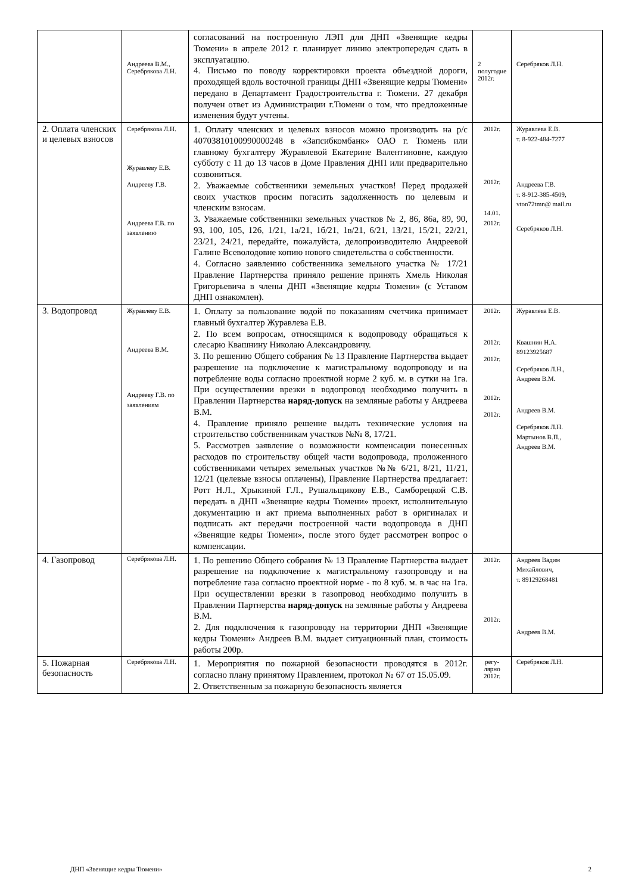| | Андреева В.М., Серебрякова Л.Н. | согласований на построенную ЛЭП для ДНП «Звенящие кедры Тюмени» в апреле 2012 г. планирует линию электропередач сдать в эксплуатацию. 4. Письмо по поводу корректировки проекта объездной дороги, проходящей вдоль восточной границы ДНП «Звенящие кедры Тюмени» передано в Департамент Градостроительства г. Тюмени. 27 декабря получен ответ из Администрации г.Тюмени о том, что предложенные изменения будут учтены. | 2 полугодие 2012г. | Серебряков Л.Н. |
| 2. Оплата членских и целевых взносов | Серебрякова Л.Н. Журавлеву Е.В. Андрееву Г.В. Андреева Г.В. по заявлению | 1. Оплату членских и целевых взносов можно производить на р/с 40703810100990000248 в «Запсибкомбанк» ОАО г. Тюмень или главному бухгалтеру Журавлевой Екатерине Валентиновне, каждую субботу с 11 до 13 часов в Доме Правления ДНП или предварительно созвониться. 2. Уважаемые собственники земельных участков! Перед продажей своих участков просим погасить задолженность по целевым и членским взносам. 3 . Уважаемые собственники земельных участков № 2, 86, 86а, 89, 90, 93, 100, 105, 126, 1/21, 1а/21, 1б/21, 1в/21, 6/21, 13/21, 15/21, 22/21, 23/21, 24/21, передайте, пожалуйста, делопроизводителю Андреевой Галине Всеволодовне копию нового свидетельства о собственности. 4. Согласно заявлению собственника земельного участка № 17/21 Правление Партнерства приняло решение принять Хмель Николая Григорьевича в члены ДНП «Звенящие кедры Тюмени» (с Уставом ДНП ознакомлен). | 2012г. 2012г. 14.01. 2012г. | Журавлева Е.В. т. 8-922-484-7277 Андреева Г.В. т. 8-912-385-4509, vton72tmn@ mail.ru Серебряков Л.Н. |
| 3. Водопровод | Журавлеву Е.В. Андреева В.М. Андрееву Г.В. по заявлениям | 1. Оплату за пользование водой по показаниям счетчика принимает главный бухгалтер Журавлева Е.В. 2. По всем вопросам, относящимся к водопроводу обращаться к слесарю Квашнину Николаю Александровичу. 3. По решению Общего собрания № 13 Правление Партнерства выдает разрешение на подключение к магистральному водопроводу и на потребление воды согласно проектной норме 2 куб. м. в сутки на 1га. При осуществлении врезки в водопровод необходимо получить в Правлении Партнерства наряд-допуск на земляные работы у Андреева В.М. 4. Правление приняло решение выдать технические условия на строительство собственникам участков №№ 8, 17/21. 5. Рассмотрев заявление о возможности компенсации понесенных расходов по строительству общей части водопровода, проложенного собственниками четырех земельных участков №№ 6/21, 8/21, 11/21, 12/21 (целевые взносы оплачены), Правление Партнерства предлагает: Ротт Н.Л., Хрыкиной Г.Л., Рушальщикову Е.В., Самборецкой С.В. передать в ДНП «Звенящие кедры Тюмени» проект, исполнительную документацию и акт приема выполненных работ в оригиналах и подписать акт передачи построенной части водопровода в ДНП «Звенящие кедры Тюмени», после этого будет рассмотрен вопрос о компенсации. | 2012г. 2012г. 2012г. 2012г. 2012г. | Журавлева Е.В. Квашнин Н.А. 89123925687 Серебряков Л.Н., Андреев В.М. Андреев В.М. Серебряков Л.Н. Мартынов В.П., Андреев В.М. |
| 4. Газопровод | Серебрякова Л.Н. | 1. По решению Общего собрания № 13 Правление Партнерства выдает разрешение на подключение к магистральному газопроводу и на потребление газа согласно проектной норме - по 8 куб. м. в час на 1га. При осуществлении врезки в газопровод необходимо получить в Правлении Партнерства наряд-допуск на земляные работы у Андреева В.М. 2. Для подключения к газопроводу на территории ДНП «Звенящие кедры Тюмени» Андреев В.М. выдает ситуационный план, стоимость работы 200р. | 2012г. 2012г. | Андреев Вадим Михайлович, т. 89129268481 Андреев В.М. |
| 5. Пожарная безопасность | Серебрякова Л.Н. | 1. Мероприятия по пожарной безопасности проводятся в 2012г. согласно плану принятому Правлением, протокол № 67 от 15.05.09. 2. Ответственным за пожарную безопасность является | регу-лярно 2012г. | Серебряков Л.Н. |
ДНП «Звенящие кедры Тюмени» 2